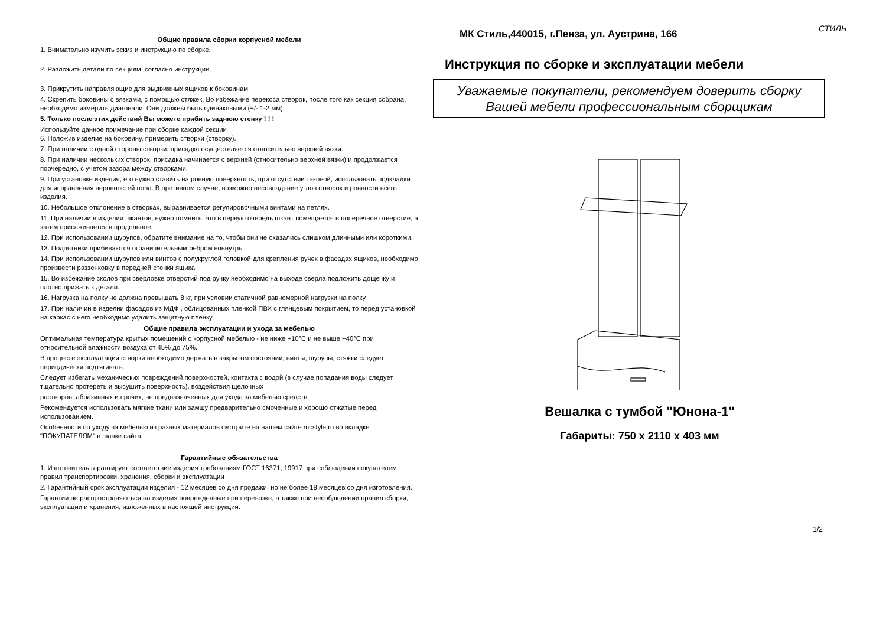Общие правила сборки корпусной мебели
1. Внимательно изучить эскиз и инструкцию по сборке.
2. Разложить детали по секциям, согласно инструкции.
3. Прикрутить направляющие для выдвижных ящиков к боковинам
4. Скрепить боковины с вязками, с помощью стяжек. Во избежание перекоса створок, после того как секция собрана, необходимо измерить диагонали. Они должны быть одинаковыми (+/- 1-2 мм).
5. Только после этих действий Вы можете прибить заднюю стенку ! ! !
Используйте данное примечание при сборке каждой секции
6. Положив изделие на боковину, примерить створки (створку).
7. При наличии с одной стороны створки, присадка осуществляется относительно верхней вязки.
8. При наличии нескольких створок, присадка начинается с верхней (относительно верхней вязки) и продолжается поочередно, с учетом зазора между створками.
9. При установке изделия, его нужно ставить на ровную поверхность, при отсутствии таковой, использовать подкладки для исправления неровностей пола. В противном случае, возможно несовпадение углов створок и ровности всего изделия.
10. Небольшое отклонение в створках, выравнивается регулировочными винтами на петлях.
11. При наличии в изделии шкантов, нужно помнить, что в первую очередь шкант помещается в поперечное отверстие, а затем присаживается в продольное.
12. При использовании шурупов, обратите внимание на то, чтобы они не оказались слишком длинными или короткими.
13. Подпятники прибиваются ограничительным ребром вовнутрь
14. При использовании шурупов или винтов с полукруглой головкой для крепления ручек в фасадах ящиков, необходимо произвести раззенковку в передней стенки ящика
15. Во избежание сколов при сверловке отверстий под ручку необходимо на выходе сверла подложить дощечку и плотно прижать к детали.
16. Нагрузка на полку не должна превышать 8 кг, при условии статичной равномерной нагрузки на полку.
17. При наличии в изделии фасадов из МДФ , облицованных пленкой ПВХ с глянцевым покрытием, то перед установкой на каркас с него необходимо удалить защитную пленку.
Общие правила эксплуатации и ухода за мебелью
Оптимальная температура крытых помещений с корпусной мебелью - не ниже +10°С и не выше +40°С при относительной влажности воздуха от 45% до 75%.
В процессе эксплуатации створки необходимо держать в закрытом состоянии, винты, шурупы, стяжки следует периодически подтягивать.
Следует избегать механических повреждений поверхностей, контакта с водой (в случае попадания воды следует тщательно протереть и высушить поверхность), воздействия щелочных
растворов, абразивных и прочих, не предназначенных для ухода за мебелью средств.
Рекомендуется использовать мягкие ткани или замшу предварительно смоченные и хорошо отжатые перед использованием.
Особенности по уходу за мебелью из разных материалов смотрите на нашем сайте mcstyle.ru во вкладке "ПОКУПАТЕЛЯМ" в шапке сайта.
Гарантийные обязательства
1. Изготовитель гарантирует соответствие изделия требованиям ГОСТ 16371, 19917 при соблюдении покупателем правил транспортировки, хранения, сборки и эксплуатации
2. Гарантийный срок эксплуатации изделия - 12 месяцев со дня продажи, но не более 18 месяцев со дня изготовления.
Гарантии не распространяються на изделия поврежденные при перевозке, а также при несобдюдении правил сборки, эксплуатации и хранения, изложенных в настоящей инструкции.
СТИЛЬ
МК Стиль,440015, г.Пенза, ул. Аустрина, 166
Инструкция по сборке и эксплуатации мебели
Уважаемые покупатели, рекомендуем доверить сборку
Вашей мебели профессиональным сборщикам
Вешалка с тумбой "Юнона-1"
Габариты: 750 х 2110 х 403 мм
1/2